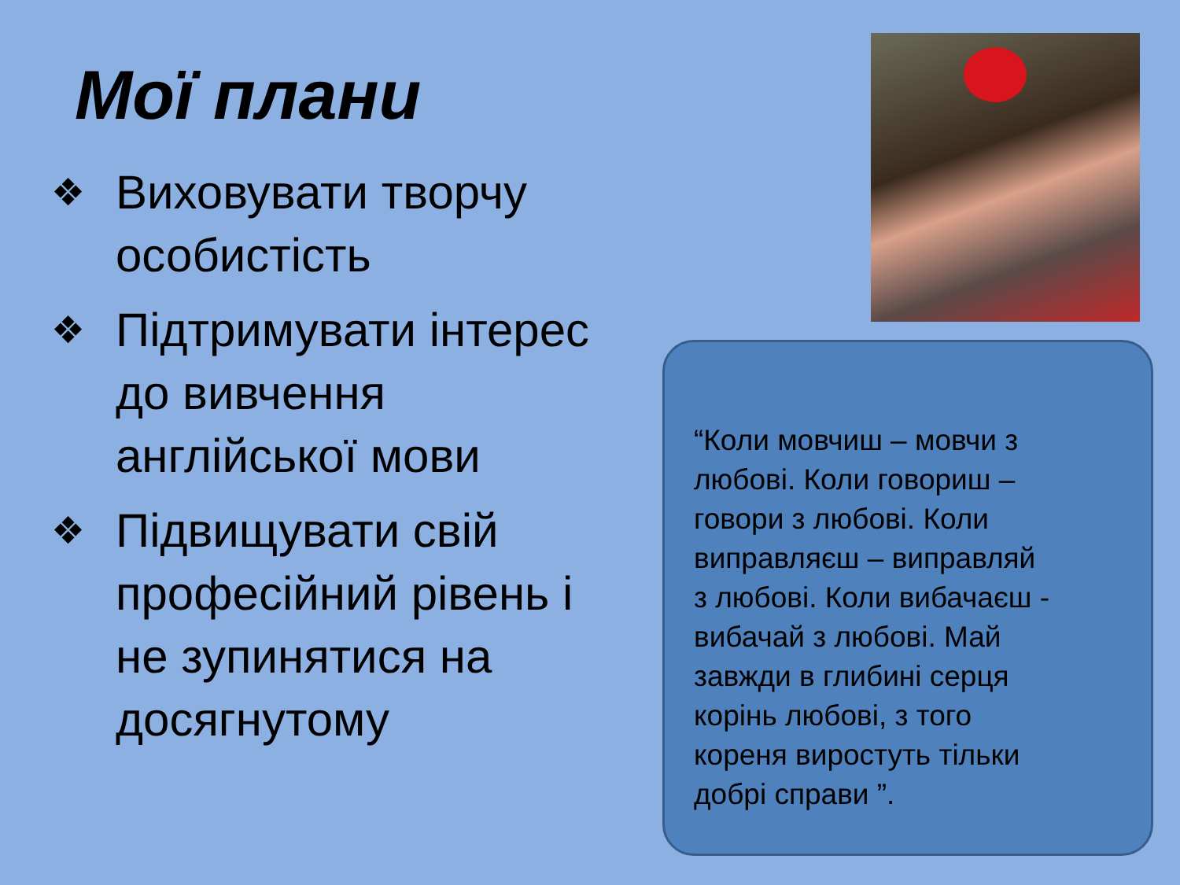Мої плани
❖ Виховувати творчу особистість
❖ Підтримувати інтерес до вивчення англійської мови
❖ Підвищувати свій професійний рівень і не зупинятися на досягнутому
“Коли мовчиш – мовчи з любові. Коли говориш – говори з любові. Коли виправляєш – виправляй з любові. Коли вибачаєш - вибачай з любові. Май завжди в глибині серця корінь любові, з того кореня виростуть тільки добрі справи ”.